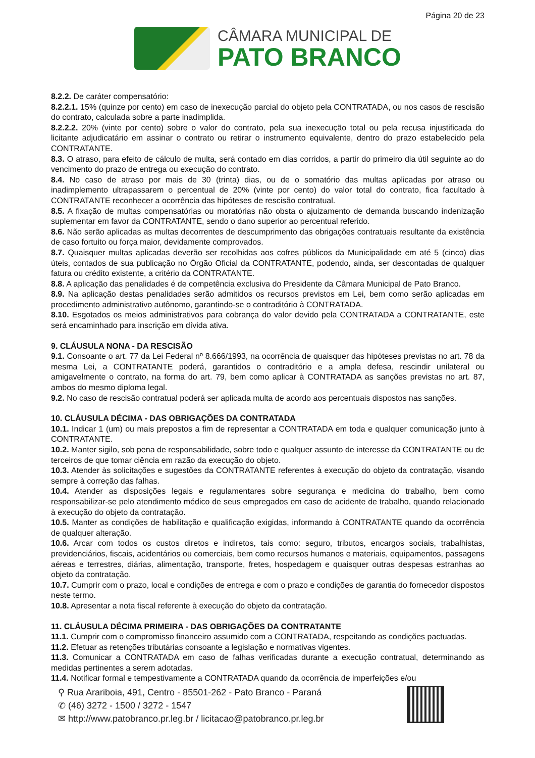Página 20 de 23
CÂMARA MUNICIPAL DE
PATO BRANCO
8.2.2. De caráter compensatório:
8.2.2.1. 15% (quinze por cento) em caso de inexecução parcial do objeto pela CONTRATADA, ou nos casos de rescisão do contrato, calculada sobre a parte inadimplida.
8.2.2.2. 20% (vinte por cento) sobre o valor do contrato, pela sua inexecução total ou pela recusa injustificada do licitante adjudicatário em assinar o contrato ou retirar o instrumento equivalente, dentro do prazo estabelecido pela CONTRATANTE.
8.3. O atraso, para efeito de cálculo de multa, será contado em dias corridos, a partir do primeiro dia útil seguinte ao do vencimento do prazo de entrega ou execução do contrato.
8.4. No caso de atraso por mais de 30 (trinta) dias, ou de o somatório das multas aplicadas por atraso ou inadimplemento ultrapassarem o percentual de 20% (vinte por cento) do valor total do contrato, fica facultado à CONTRATANTE reconhecer a ocorrência das hipóteses de rescisão contratual.
8.5. A fixação de multas compensatórias ou moratórias não obsta o ajuizamento de demanda buscando indenização suplementar em favor da CONTRATANTE, sendo o dano superior ao percentual referido.
8.6. Não serão aplicadas as multas decorrentes de descumprimento das obrigações contratuais resultante da existência de caso fortuito ou força maior, devidamente comprovados.
8.7. Quaisquer multas aplicadas deverão ser recolhidas aos cofres públicos da Municipalidade em até 5 (cinco) dias úteis, contados de sua publicação no Órgão Oficial da CONTRATANTE, podendo, ainda, ser descontadas de qualquer fatura ou crédito existente, a critério da CONTRATANTE.
8.8. A aplicação das penalidades é de competência exclusiva do Presidente da Câmara Municipal de Pato Branco.
8.9. Na aplicação destas penalidades serão admitidos os recursos previstos em Lei, bem como serão aplicadas em procedimento administrativo autônomo, garantindo-se o contraditório à CONTRATADA.
8.10. Esgotados os meios administrativos para cobrança do valor devido pela CONTRATADA a CONTRATANTE, este será encaminhado para inscrição em dívida ativa.
9. CLÁUSULA NONA - DA RESCISÃO
9.1. Consoante o art. 77 da Lei Federal nº 8.666/1993, na ocorrência de quaisquer das hipóteses previstas no art. 78 da mesma Lei, a CONTRATANTE poderá, garantidos o contraditório e a ampla defesa, rescindir unilateral ou amigavelmente o contrato, na forma do art. 79, bem como aplicar à CONTRATADA as sanções previstas no art. 87, ambos do mesmo diploma legal.
9.2. No caso de rescisão contratual poderá ser aplicada multa de acordo aos percentuais dispostos nas sanções.
10. CLÁUSULA DÉCIMA - DAS OBRIGAÇÕES DA CONTRATADA
10.1. Indicar 1 (um) ou mais prepostos a fim de representar a CONTRATADA em toda e qualquer comunicação junto à CONTRATANTE.
10.2. Manter sigilo, sob pena de responsabilidade, sobre todo e qualquer assunto de interesse da CONTRATANTE ou de terceiros de que tomar ciência em razão da execução do objeto.
10.3. Atender às solicitações e sugestões da CONTRATANTE referentes à execução do objeto da contratação, visando sempre à correção das falhas.
10.4. Atender as disposições legais e regulamentares sobre segurança e medicina do trabalho, bem como responsabilizar-se pelo atendimento médico de seus empregados em caso de acidente de trabalho, quando relacionado à execução do objeto da contratação.
10.5. Manter as condições de habilitação e qualificação exigidas, informando à CONTRATANTE quando da ocorrência de qualquer alteração.
10.6. Arcar com todos os custos diretos e indiretos, tais como: seguro, tributos, encargos sociais, trabalhistas, previdenciários, fiscais, acidentários ou comerciais, bem como recursos humanos e materiais, equipamentos, passagens aéreas e terrestres, diárias, alimentação, transporte, fretes, hospedagem e quaisquer outras despesas estranhas ao objeto da contratação.
10.7. Cumprir com o prazo, local e condições de entrega e com o prazo e condições de garantia do fornecedor dispostos neste termo.
10.8. Apresentar a nota fiscal referente à execução do objeto da contratação.
11. CLÁUSULA DÉCIMA PRIMEIRA - DAS OBRIGAÇÕES DA CONTRATANTE
11.1. Cumprir com o compromisso financeiro assumido com a CONTRATADA, respeitando as condições pactuadas.
11.2. Efetuar as retenções tributárias consoante a legislação e normativas vigentes.
11.3. Comunicar a CONTRATADA em caso de falhas verificadas durante a execução contratual, determinando as medidas pertinentes a serem adotadas.
11.4. Notificar formal e tempestivamente a CONTRATADA quando da ocorrência de imperfeições e/ou
⚲ Rua Arariboia, 491, Centro - 85501-262 - Pato Branco - Paraná
✆ (46) 3272 - 1500 / 3272 - 1547
✉ http://www.patobranco.pr.leg.br / licitacao@patobranco.pr.leg.br